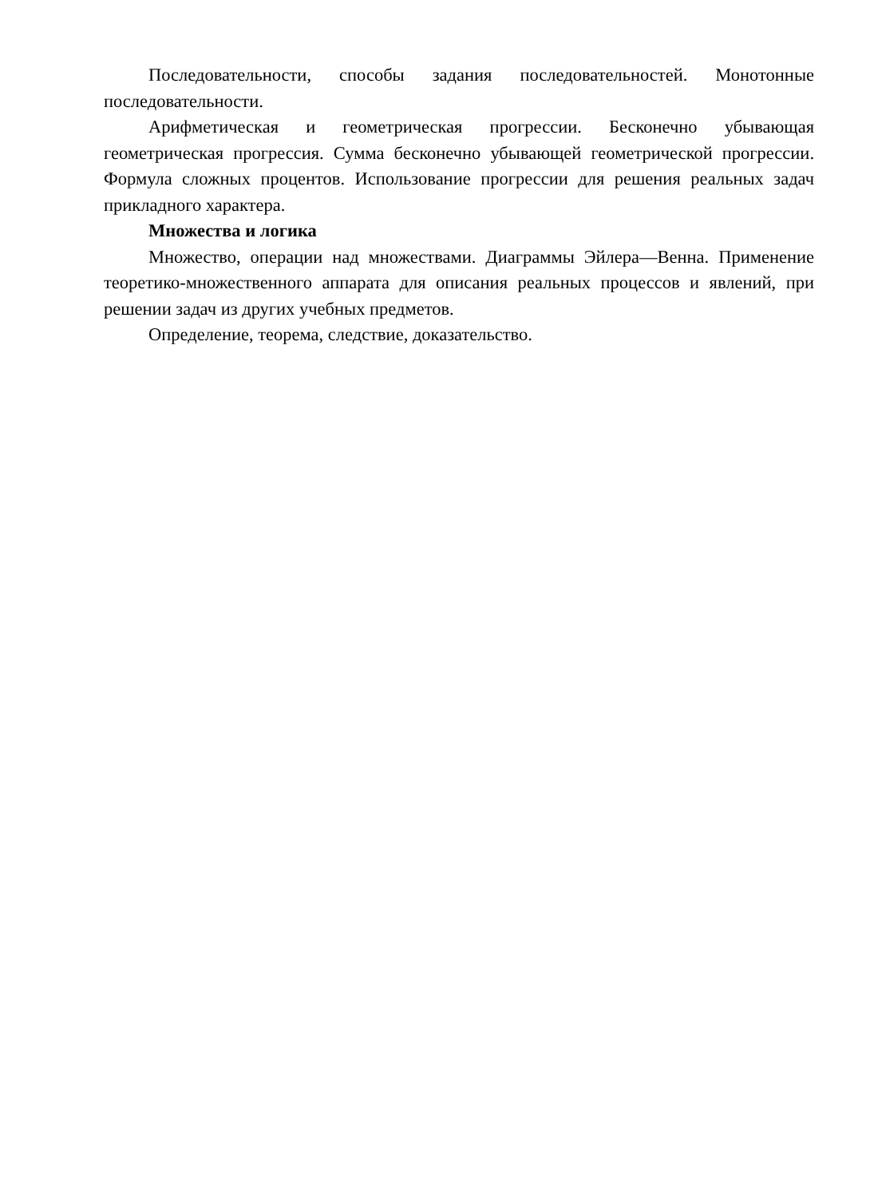Последовательности, способы задания последовательностей. Монотонные последовательности.
Арифметическая и геометрическая прогрессии. Бесконечно убывающая геометрическая прогрессия. Сумма бесконечно убывающей геометрической прогрессии. Формула сложных процентов. Использование прогрессии для решения реальных задач прикладного характера.
Множества и логика
Множество, операции над множествами. Диаграммы Эйлера—Венна. Применение теоретико-множественного аппарата для описания реальных процессов и явлений, при решении задач из других учебных предметов.
Определение, теорема, следствие, доказательство.